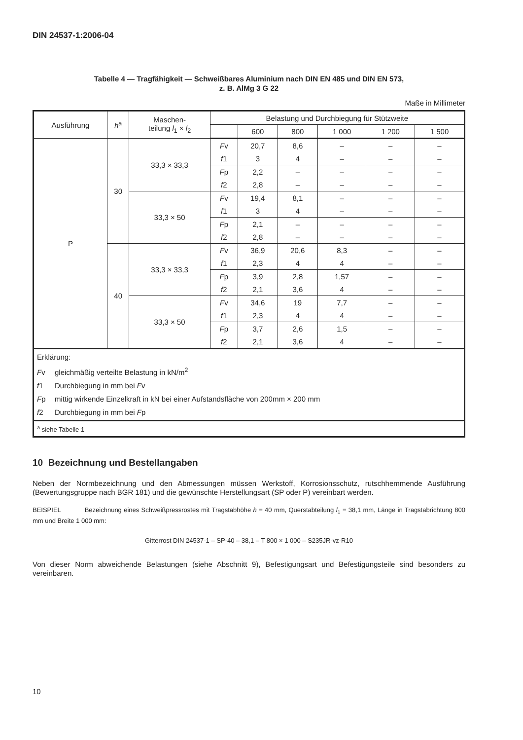DIN 24537-1:2006-04
Tabelle 4 — Tragfähigkeit — Schweißbares Aluminium nach DIN EN 485 und DIN EN 573,
z. B. AlMg 3 G 22
Maße in Millimeter
| Ausführung | h<sup>a</sup> | Maschen- teilung l<sub>1</sub> × l<sub>2</sub> | Belastung und Durchbiegung für Stützweite | | | | | |
| --- | --- | --- | --- | --- | --- | --- | --- | --- |
| | | | | 600 | 800 | 1 000 | 1 200 | 1 500 |
| P | 30 | 33,3 × 33,3 | F v | 20,7 | 8,6 | – | – | – |
| | | | f 1 | 3 | 4 | – | – | – |
| | | | F p | 2,2 | – | – | – | – |
| | | | f 2 | 2,8 | – | – | – | – |
| | | 33,3 × 50 | F v | 19,4 | 8,1 | – | – | – |
| | | | f 1 | 3 | 4 | – | – | – |
| | | | F p | 2,1 | – | – | – | – |
| | | | f 2 | 2,8 | – | – | – | – |
| | 40 | 33,3 × 33,3 | F v | 36,9 | 20,6 | 8,3 | – | – |
| | | | f 1 | 2,3 | 4 | 4 | – | – |
| | | | F p | 3,9 | 2,8 | 1,57 | – | – |
| | | | f 2 | 2,1 | 3,6 | 4 | – | – |
| | | 33,3 × 50 | F v | 34,6 | 19 | 7,7 | – | – |
| | | | f 1 | 2,3 | 4 | 4 | – | – |
| | | | F p | 3,7 | 2,6 | 1,5 | – | – |
| | | | f 2 | 2,1 | 3,6 | 4 | – | – |
| Erklärung: F v gleichmäßig verteilte Belastung in kN/m<sup>2</sup> f 1 Durchbiegung in mm bei F v F p mittig wirkende Einzelkraft in kN bei einer Aufstandsfläche von 200mm × 200 mm f 2 Durchbiegung in mm bei F p | | | | | | | | |
| <sup>a</sup> siehe Tabelle 1 | | | | | | | | |
10 Bezeichnung und Bestellangaben
Neben der Normbezeichnung und den Abmessungen müssen Werkstoff, Korrosionsschutz, rutschhemmende Ausführung (Bewertungsgruppe nach BGR 181) und die gewünschte Herstellungsart (SP oder P) vereinbart werden.
BEISPIEL Bezeichnung eines Schweißpressrostes mit Tragstabhöhe h = 40 mm, Querstabteilung l<sub>1</sub> = 38,1 mm, Länge in Tragstabrichtung 800 mm und Breite 1 000 mm:
Gitterrost DIN 24537-1 – SP-40 – 38,1 – T 800 × 1 000 – S235JR-vz-R10
Von dieser Norm abweichende Belastungen (siehe Abschnitt 9), Befestigungsart und Befestigungsteile sind besonders zu vereinbaren.
10